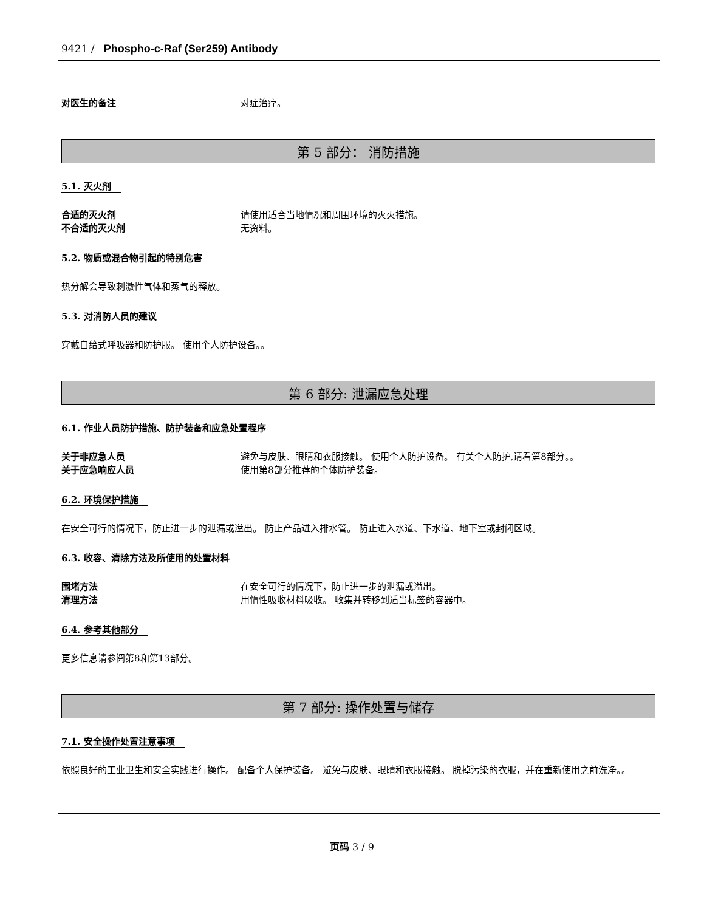9421 / Phospho-c-Raf (Ser259) Antibody
对医生的备注 对症治疗。
第 5 部分： 消防措施
5.1. 灭火剂
合适的灭火剂 请使用适合当地情况和周围环境的灭火措施。
不合适的灭火剂 无资料。
5.2. 物质或混合物引起的特别危害
热分解会导致刺激性气体和蒸气的释放。
5.3. 对消防人员的建议
穿戴自给式呼吸器和防护服。 使用个人防护设备。。
第 6 部分: 泄漏应急处理
6.1. 作业人员防护措施、防护装备和应急处置程序
关于非应急人员 避免与皮肤、眼睛和衣服接触。 使用个人防护设备。 有关个人防护,请看第8部分。。
关于应急响应人员 使用第8部分推荐的个体防护装备。
6.2. 环境保护措施
在安全可行的情况下，防止进一步的泄漏或溢出。 防止产品进入排水管。 防止进入水道、下水道、地下室或封闭区域。
6.3. 收容、清除方法及所使用的处置材料
围堵方法 在安全可行的情况下，防止进一步的泄漏或溢出。
清理方法 用惰性吸收材料吸收。 收集并转移到适当标签的容器中。
6.4. 参考其他部分
更多信息请参阅第8和第13部分。
第 7 部分: 操作处置与储存
7.1. 安全操作处置注意事项
依照良好的工业卫生和安全实践进行操作。 配备个人保护装备。 避免与皮肤、眼睛和衣服接触。 脱掉污染的衣服，并在重新使用之前洗净。。
页码 3 / 9